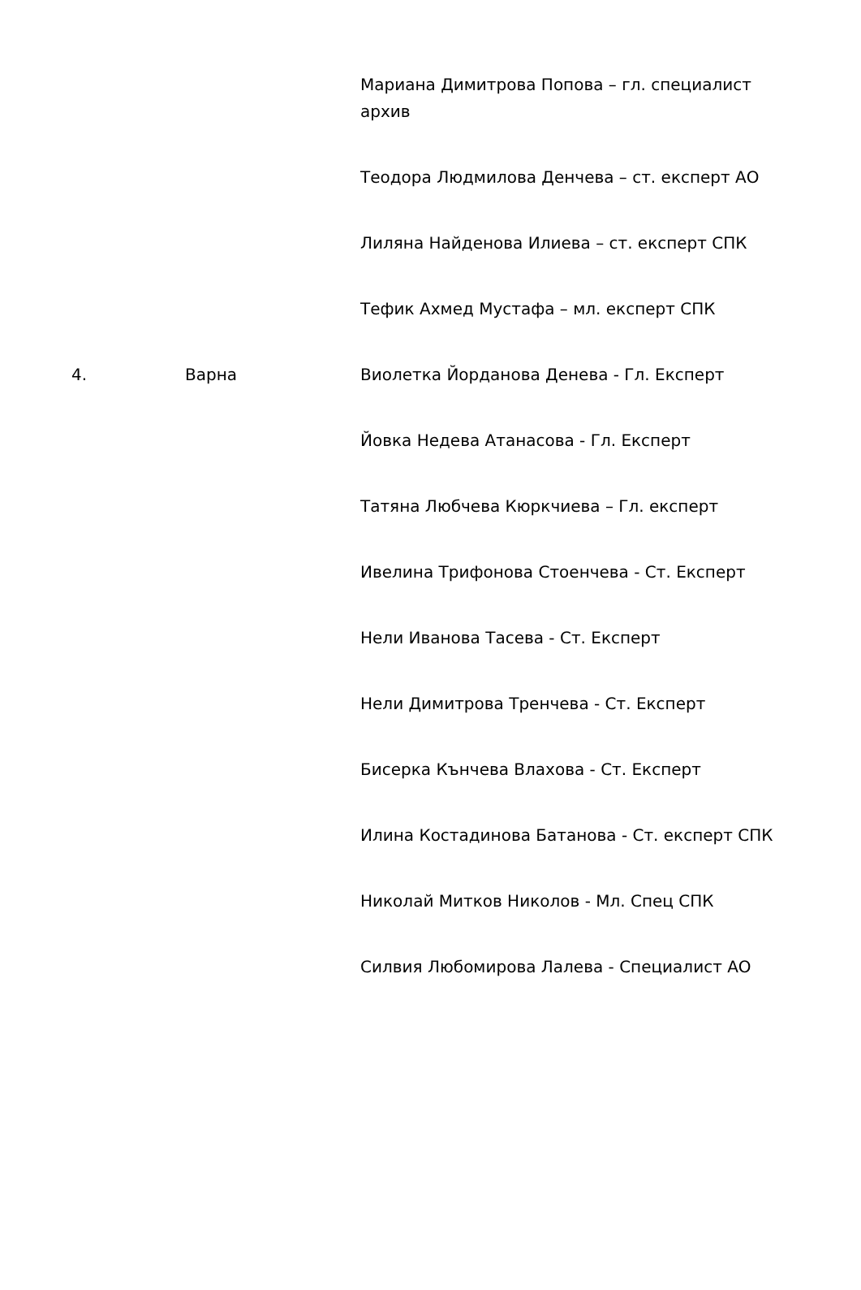| | | Мариана Димитрова Попова – гл. специалист архив |
| | | Теодора Людмилова Денчева – ст. експерт АО |
| | | Лиляна Найденова Илиева – ст. експерт СПК |
| | | Тефик Ахмед Мустафа – мл. експерт СПК |
| 4. | Варна | Виолетка Йорданова Денева - Гл. Експерт |
| | | Йовка Недева Атанасова - Гл. Експерт |
| | | Татяна Любчева Кюркчиева – Гл. експерт |
| | | Ивелина Трифонова Стоенчева - Ст. Експерт |
| | | Нели Иванова Тасева - Ст. Експерт |
| | | Нели Димитрова Тренчева - Ст. Експерт |
| | | Бисерка Кънчева Влахова - Ст. Експерт |
| | | Илина Костадинова Батанова - Ст. експерт СПК |
| | | Николай Митков Николов - Мл. Спец СПК |
| | | Силвия Любомирова Лалева - Специалист АО |